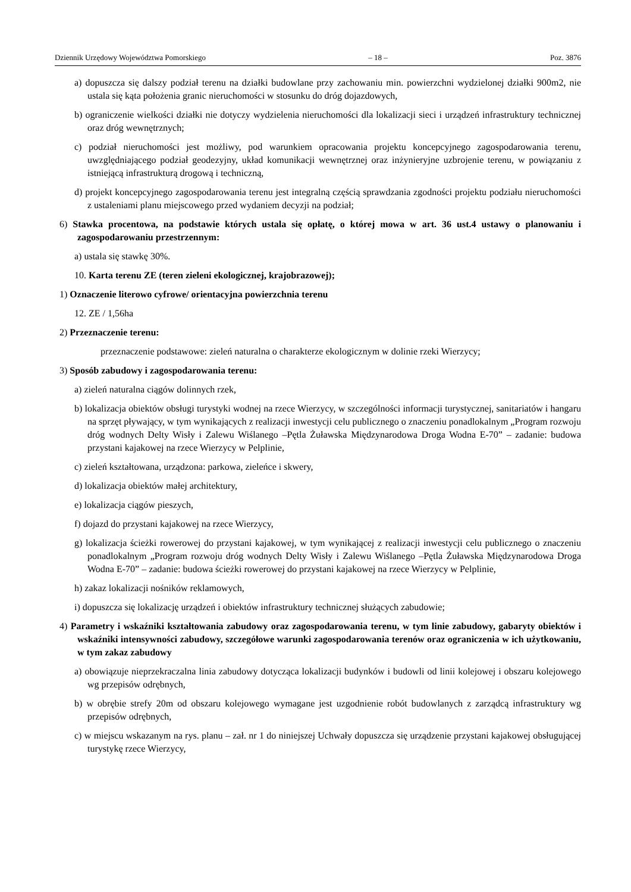Dziennik Urzędowy Województwa Pomorskiego – 18 – Poz. 3876
a) dopuszcza się dalszy podział terenu na działki budowlane przy zachowaniu min. powierzchni wydzielonej działki 900m2, nie ustala się kąta położenia granic nieruchomości w stosunku do dróg dojazdowych,
b) ograniczenie wielkości działki nie dotyczy wydzielenia nieruchomości dla lokalizacji sieci i urządzeń infrastruktury technicznej oraz dróg wewnętrznych;
c) podział nieruchomości jest możliwy, pod warunkiem opracowania projektu koncepcyjnego zagospodarowania terenu, uwzględniającego podział geodezyjny, układ komunikacji wewnętrznej oraz inżynieryjne uzbrojenie terenu, w powiązaniu z istniejącą infrastrukturą drogową i techniczną,
d) projekt koncepcyjnego zagospodarowania terenu jest integralną częścią sprawdzania zgodności projektu podziału nieruchomości z ustaleniami planu miejscowego przed wydaniem decyzji na podział;
6) Stawka procentowa, na podstawie których ustala się opłatę, o której mowa w art. 36 ust.4 ustawy o planowaniu i zagospodarowaniu przestrzennym:
a) ustala się stawkę 30%.
10. Karta terenu ZE (teren zieleni ekologicznej, krajobrazowej);
1) Oznaczenie literowo cyfrowe/ orientacyjna powierzchnia terenu
12. ZE / 1,56ha
2) Przeznaczenie terenu:
przeznaczenie podstawowe: zieleń naturalna o charakterze ekologicznym w dolinie rzeki Wierzycy;
3) Sposób zabudowy i zagospodarowania terenu:
a) zieleń naturalna ciągów dolinnych rzek,
b) lokalizacja obiektów obsługi turystyki wodnej na rzece Wierzycy, w szczególności informacji turystycznej, sanitariatów i hangaru na sprzęt pływający, w tym wynikających z realizacji inwestycji celu publicznego o znaczeniu ponadlokalnym „Program rozwoju dróg wodnych Delty Wisły i Zalewu Wiślanego –Pętla Żuławska Międzynarodowa Droga Wodna E-70” – zadanie: budowa przystani kajakowej na rzece Wierzycy w Pelplinie,
c) zieleń kształtowana, urządzona: parkowa, zieleńce i skwery,
d) lokalizacja obiektów małej architektury,
e) lokalizacja ciągów pieszych,
f) dojazd do przystani kajakowej na rzece Wierzycy,
g) lokalizacja ścieżki rowerowej do przystani kajakowej, w tym wynikającej z realizacji inwestycji celu publicznego o znaczeniu ponadlokalnym „Program rozwoju dróg wodnych Delty Wisły i Zalewu Wiślanego –Pętla Żuławska Międzynarodowa Droga Wodna E-70” – zadanie: budowa ścieżki rowerowej do przystani kajakowej na rzece Wierzycy w Pelplinie,
h) zakaz lokalizacji nośników reklamowych,
i) dopuszcza się lokalizację urządzeń i obiektów infrastruktury technicznej służących zabudowie;
4) Parametry i wskaźniki kształtowania zabudowy oraz zagospodarowania terenu, w tym linie zabudowy, gabaryty obiektów i wskaźniki intensywności zabudowy, szczegółowe warunki zagospodarowania terenów oraz ograniczenia w ich użytkowaniu, w tym zakaz zabudowy
a) obowiązuje nieprzekraczalna linia zabudowy dotycząca lokalizacji budynków i budowli od linii kolejowej i obszaru kolejowego wg przepisów odrębnych,
b) w obrębie strefy 20m od obszaru kolejowego wymagane jest uzgodnienie robót budowlanych z zarządcą infrastruktury wg przepisów odrębnych,
c) w miejscu wskazanym na rys. planu – zał. nr 1 do niniejszej Uchwały dopuszcza się urządzenie przystani kajakowej obsługującej turystykę rzece Wierzycy,